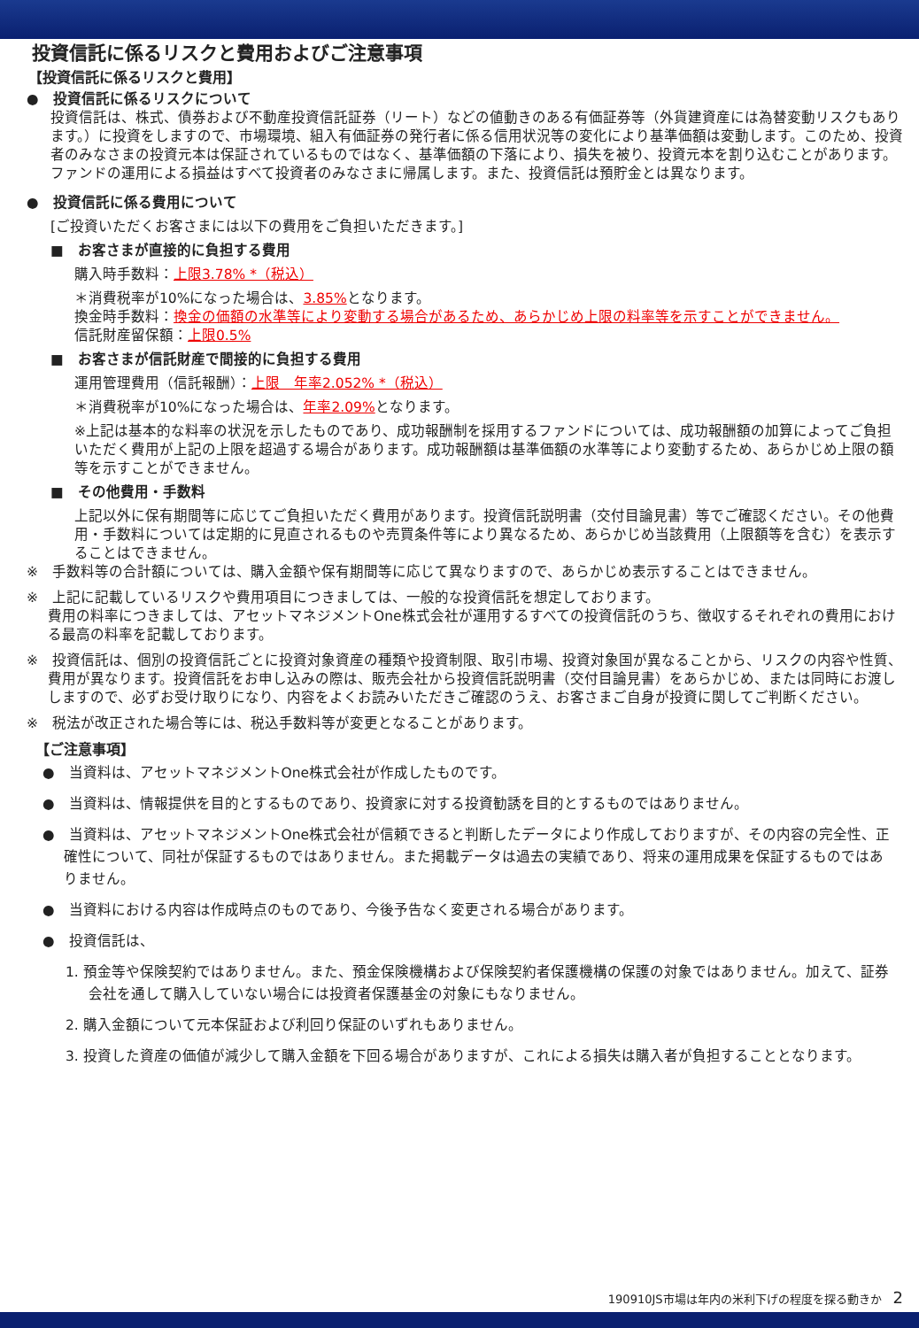投資信託に係るリスクと費用およびご注意事項
【投資信託に係るリスクと費用】
●　投資信託に係るリスクについて
投資信託は、株式、債券および不動産投資信託証券（リート）などの値動きのある有価証券等（外貨建資産には為替変動リスクもあります。）に投資をしますので、市場環境、組入有価証券の発行者に係る信用状況等の変化により基準価額は変動します。このため、投資者のみなさまの投資元本は保証されているものではなく、基準価額の下落により、損失を被り、投資元本を割り込むことがあります。ファンドの運用による損益はすべて投資者のみなさまに帰属します。また、投資信託は預貯金とは異なります。
●　投資信託に係る費用について
[ご投資いただくお客さまには以下の費用をご負担いただきます。]
■　お客さまが直接的に負担する費用
購入時手数料：上限3.78% *（税込）
＊消費税率が10%になった場合は、3.85% となります。
換金時手数料：換金の価額の水準等により変動する場合があるため、あらかじめ上限の料率等を示すことができません。
信託財産留保額：上限0.5%
■　お客さまが信託財産で間接的に負担する費用
運用管理費用（信託報酬）：上限　年率2.052% *（税込）
＊消費税率が10%になった場合は、年率2.09% となります。
※上記は基本的な料率の状況を示したものであり、成功報酬制を採用するファンドについては、成功報酬額の加算によってご負担いただく費用が上記の上限を超過する場合があります。成功報酬額は基準価額の水準等により変動するため、あらかじめ上限の額等を示すことができません。
■　その他費用・手数料
上記以外に保有期間等に応じてご負担いただく費用があります。投資信託説明書（交付目論見書）等でご確認ください。その他費用・手数料については定期的に見直されるものや売買条件等により異なるため、あらかじめ当該費用（上限額等を含む）を表示することはできません。
※　手数料等の合計額については、購入金額や保有期間等に応じて異なりますので、あらかじめ表示することはできません。
※　上記に記載しているリスクや費用項目につきましては、一般的な投資信託を想定しております。
費用の料率につきましては、アセットマネジメントOne株式会社が運用するすべての投資信託のうち、徴収するそれぞれの費用における最高の料率を記載しております。
※　投資信託は、個別の投資信託ごとに投資対象資産の種類や投資制限、取引市場、投資対象国が異なることから、リスクの内容や性質、費用が異なります。投資信託をお申し込みの際は、販売会社から投資信託説明書（交付目論見書）をあらかじめ、または同時にお渡ししますので、必ずお受け取りになり、内容をよくお読みいただきご確認のうえ、お客さまご自身が投資に関してご判断ください。
※　税法が改正された場合等には、税込手数料等が変更となることがあります。
【ご注意事項】
●　当資料は、アセットマネジメントOne株式会社が作成したものです。
●　当資料は、情報提供を目的とするものであり、投資家に対する投資勧誘を目的とするものではありません。
●　当資料は、アセットマネジメントOne株式会社が信頼できると判断したデータにより作成しておりますが、その内容の完全性、正確性について、同社が保証するものではありません。また掲載データは過去の実績であり、将来の運用成果を保証するものではありません。
●　当資料における内容は作成時点のものであり、今後予告なく変更される場合があります。
●　投資信託は、
1. 預金等や保険契約ではありません。また、預金保険機構および保険契約者保護機構の保護の対象ではありません。加えて、証券会社を通して購入していない場合には投資者保護基金の対象にもなりません。
2. 購入金額について元本保証および利回り保証のいずれもありません。
3. 投資した資産の価値が減少して購入金額を下回る場合がありますが、これによる損失は購入者が負担することとなります。
190910JS市場は年内の米利下げの程度を探る動きか　2